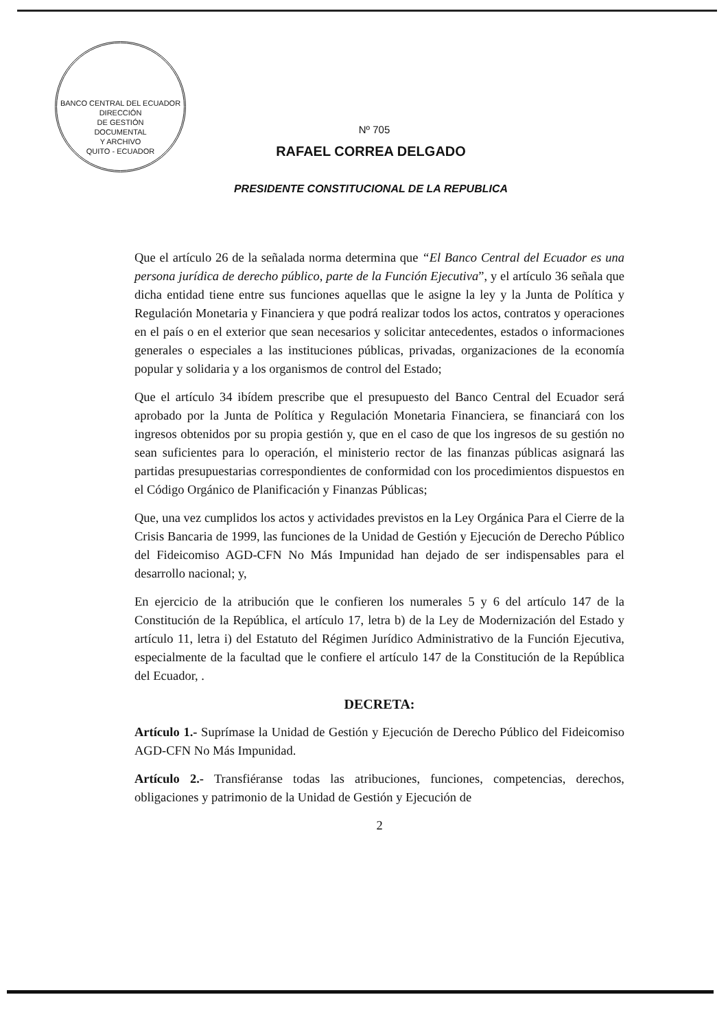BANCO CENTRAL DEL ECUADOR
DIRECCIÓN
DE GESTIÓN
DOCUMENTAL
Y ARCHIVO
QUITO - ECUADOR
Nº 705
RAFAEL CORREA DELGADO
PRESIDENTE CONSTITUCIONAL DE LA REPUBLICA
Que el artículo 26 de la señalada norma determina que “El Banco Central del Ecuador es una persona jurídica de derecho público, parte de la Función Ejecutiva”, y el artículo 36 señala que dicha entidad tiene entre sus funciones aquellas que le asigne la ley y la Junta de Política y Regulación Monetaria y Financiera y que podrá realizar todos los actos, contratos y operaciones en el país o en el exterior que sean necesarios y solicitar antecedentes, estados o informaciones generales o especiales a las instituciones públicas, privadas, organizaciones de la economía popular y solidaria y a los organismos de control del Estado;
Que el artículo 34 ibídem prescribe que el presupuesto del Banco Central del Ecuador será aprobado por la Junta de Política y Regulación Monetaria Financiera, se financiará con los ingresos obtenidos por su propia gestión y, que en el caso de que los ingresos de su gestión no sean suficientes para lo operación, el ministerio rector de las finanzas públicas asignará las partidas presupuestarias correspondientes de conformidad con los procedimientos dispuestos en el Código Orgánico de Planificación y Finanzas Públicas;
Que, una vez cumplidos los actos y actividades previstos en la Ley Orgánica Para el Cierre de la Crisis Bancaria de 1999, las funciones de la Unidad de Gestión y Ejecución de Derecho Público del Fideicomiso AGD-CFN No Más Impunidad han dejado de ser indispensables para el desarrollo nacional; y,
En ejercicio de la atribución que le confieren los numerales 5 y 6 del artículo 147 de la Constitución de la República, el artículo 17, letra b) de la Ley de Modernización del Estado y artículo 11, letra i) del Estatuto del Régimen Jurídico Administrativo de la Función Ejecutiva, especialmente de la facultad que le confiere el artículo 147 de la Constitución de la República del Ecuador, .
DECRETA:
Artículo 1.- Suprímase la Unidad de Gestión y Ejecución de Derecho Público del Fideicomiso AGD-CFN No Más Impunidad.
Artículo 2.- Transfiéranse todas las atribuciones, funciones, competencias, derechos, obligaciones y patrimonio de la Unidad de Gestión y Ejecución de
2